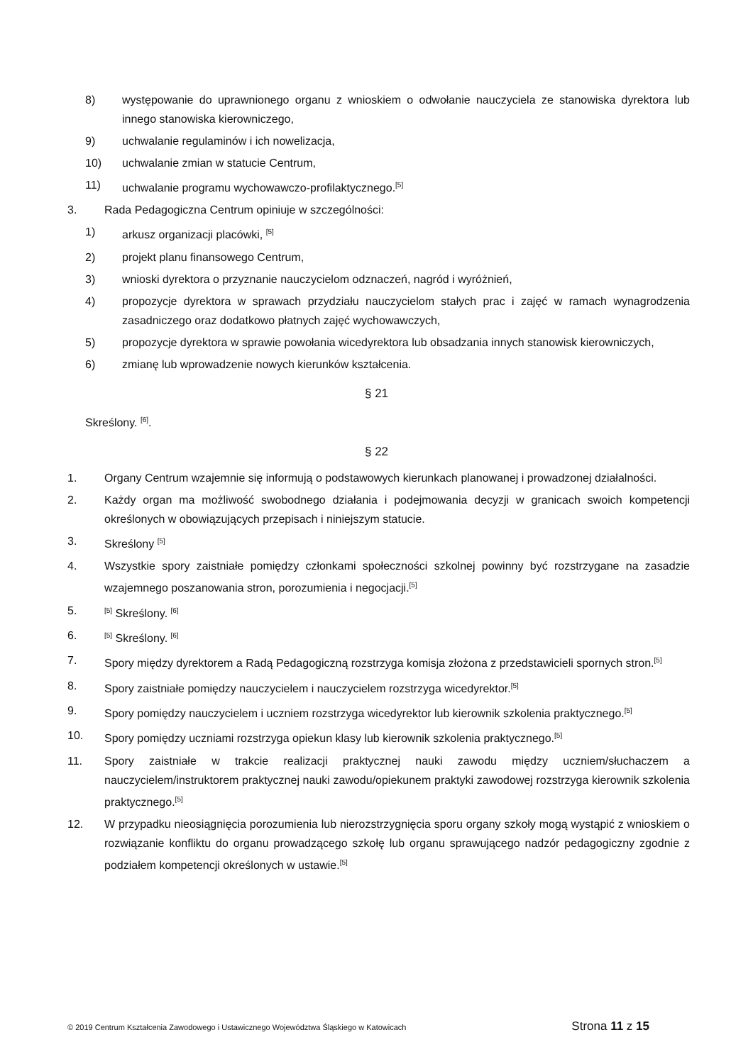8) występowanie do uprawnionego organu z wnioskiem o odwołanie nauczyciela ze stanowiska dyrektora lub innego stanowiska kierowniczego,
9) uchwalanie regulaminów i ich nowelizacja,
10) uchwalanie zmian w statucie Centrum,
11) uchwalanie programu wychowawczo-profilaktycznego.<sup>[5]</sup>
3. Rada Pedagogiczna Centrum opiniuje w szczególności:
1) arkusz organizacji placówki, <sup>[5]</sup>
2) projekt planu finansowego Centrum,
3) wnioski dyrektora o przyznanie nauczycielom odznaczeń, nagród i wyróżnień,
4) propozycje dyrektora w sprawach przydziału nauczycielom stałych prac i zajęć w ramach wynagrodzenia zasadniczego oraz dodatkowo płatnych zajęć wychowawczych,
5) propozycje dyrektora w sprawie powołania wicedyrektora lub obsadzania innych stanowisk kierowniczych,
6) zmianę lub wprowadzenie nowych kierunków kształcenia.
§ 21
Skreślony. <sup>[6]</sup>.
§ 22
1. Organy Centrum wzajemnie się informują o podstawowych kierunkach planowanej i prowadzonej działalności.
2. Każdy organ ma możliwość swobodnego działania i podejmowania decyzji w granicach swoich kompetencji określonych w obowiązujących przepisach i niniejszym statucie.
3. Skreślony <sup>[5]</sup>
4. Wszystkie spory zaistniałe pomiędzy członkami społeczności szkolnej powinny być rozstrzygane na zasadzie wzajemnego poszanowania stron, porozumienia i negocjacji.<sup>[5]</sup>
5.<sup>[5]</sup> Skreślony. <sup>[6]</sup>
6.<sup>[5]</sup> Skreślony. <sup>[6]</sup>
7. Spory między dyrektorem a Radą Pedagogiczną rozstrzyga komisja złożona z przedstawicieli spornych stron.<sup>[5]</sup>
8. Spory zaistniałe pomiędzy nauczycielem i nauczycielem rozstrzyga wicedyrektor.<sup>[5]</sup>
9. Spory pomiędzy nauczycielem i uczniem rozstrzyga wicedyrektor lub kierownik szkolenia praktycznego.<sup>[5]</sup>
10. Spory pomiędzy uczniami rozstrzyga opiekun klasy lub kierownik szkolenia praktycznego.<sup>[5]</sup>
11. Spory zaistniałe w trakcie realizacji praktycznej nauki zawodu między uczniem/słuchaczem a nauczycielem/instruktorem praktycznej nauki zawodu/opiekunem praktyki zawodowej rozstrzyga kierownik szkolenia praktycznego.<sup>[5]</sup>
12. W przypadku nieosiągnięcia porozumienia lub nierozstrzygnięcia sporu organy szkoły mogą wystąpić z wnioskiem o rozwiązanie konfliktu do organu prowadzącego szkołę lub organu sprawującego nadzór pedagogiczny zgodnie z podziałem kompetencji określonych w ustawie.<sup>[5]</sup>
© 2019 Centrum Kształcenia Zawodowego i Ustawicznego Województwa Śląskiego w Katowicach Strona 11 z 15